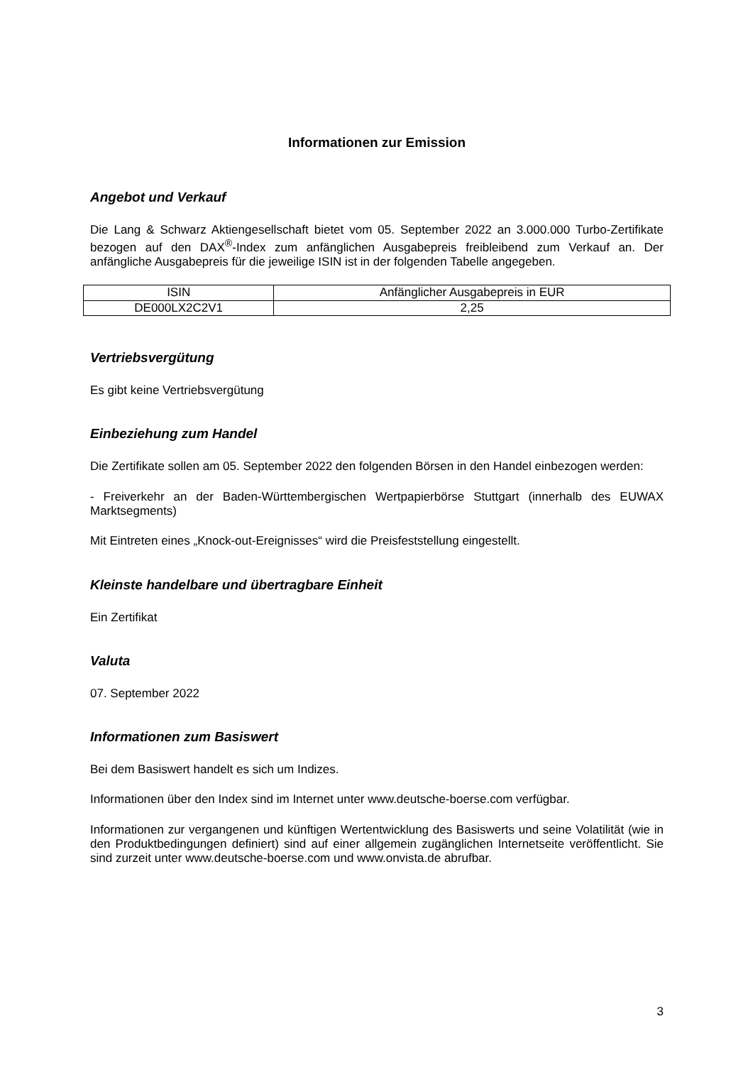Informationen zur Emission
Angebot und Verkauf
Die Lang & Schwarz Aktiengesellschaft bietet vom 05. September 2022 an 3.000.000 Turbo-Zertifikate bezogen auf den DAX<sup>®</sup>-Index zum anfänglichen Ausgabepreis freibleibend zum Verkauf an. Der anfängliche Ausgabepreis für die jeweilige ISIN ist in der folgenden Tabelle angegeben.
| ISIN | Anfänglicher Ausgabepreis in EUR |
| --- | --- |
| DE000LX2C2V1 | 2,25 |
Vertriebsvergütung
Es gibt keine Vertriebsvergütung
Einbeziehung zum Handel
Die Zertifikate sollen am 05. September 2022 den folgenden Börsen in den Handel einbezogen werden:
- Freiverkehr an der Baden-Württembergischen Wertpapierbörse Stuttgart (innerhalb des EUWAX Marktsegments)
Mit Eintreten eines „Knock-out-Ereignisses“ wird die Preisfeststellung eingestellt.
Kleinste handelbare und übertragbare Einheit
Ein Zertifikat
Valuta
07. September 2022
Informationen zum Basiswert
Bei dem Basiswert handelt es sich um Indizes.
Informationen über den Index sind im Internet unter www.deutsche-boerse.com verfügbar.
Informationen zur vergangenen und künftigen Wertentwicklung des Basiswerts und seine Volatilität (wie in den Produktbedingungen definiert) sind auf einer allgemein zugänglichen Internetseite veröffentlicht. Sie sind zurzeit unter www.deutsche-boerse.com und www.onvista.de abrufbar.
3